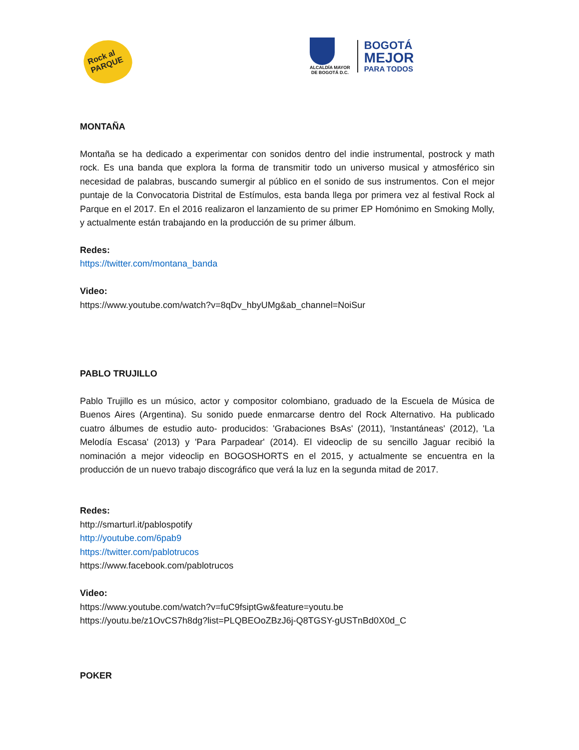Rock al PARQUE
ALCALDÍA MAYOR
DE BOGOTÁ D.C.
BOGOTÁ
MEJOR
PARA TODOS
MONTAÑA
Montaña se ha dedicado a experimentar con sonidos dentro del indie instrumental, postrock y math rock. Es una banda que explora la forma de transmitir todo un universo musical y atmosférico sin necesidad de palabras, buscando sumergir al público en el sonido de sus instrumentos. Con el mejor puntaje de la Convocatoria Distrital de Estímulos, esta banda llega por primera vez al festival Rock al Parque en el 2017. En el 2016 realizaron el lanzamiento de su primer EP Homónimo en Smoking Molly, y actualmente están trabajando en la producción de su primer álbum.
Redes:
https://twitter.com/montana_banda
Video:
https://www.youtube.com/watch?v=8qDv_hbyUMg&ab_channel=NoiSur
PABLO TRUJILLO
Pablo Trujillo es un músico, actor y compositor colombiano, graduado de la Escuela de Música de Buenos Aires (Argentina). Su sonido puede enmarcarse dentro del Rock Alternativo. Ha publicado cuatro álbumes de estudio auto- producidos: 'Grabaciones BsAs' (2011), 'Instantáneas' (2012), 'La Melodía Escasa' (2013) y 'Para Parpadear' (2014). El videoclip de su sencillo Jaguar recibió la nominación a mejor videoclip en BOGOSHORTS en el 2015, y actualmente se encuentra en la producción de un nuevo trabajo discográfico que verá la luz en la segunda mitad de 2017.
Redes:
http://smarturl.it/pablospotify
http://youtube.com/6pab9
https://twitter.com/pablotrucos
https://www.facebook.com/pablotrucos
Video:
https://www.youtube.com/watch?v=fuC9fsiptGw&feature=youtu.be
https://youtu.be/z1OvCS7h8dg?list=PLQBEOoZBzJ6j-Q8TGSY-gUSTnBd0X0d_C
POKER